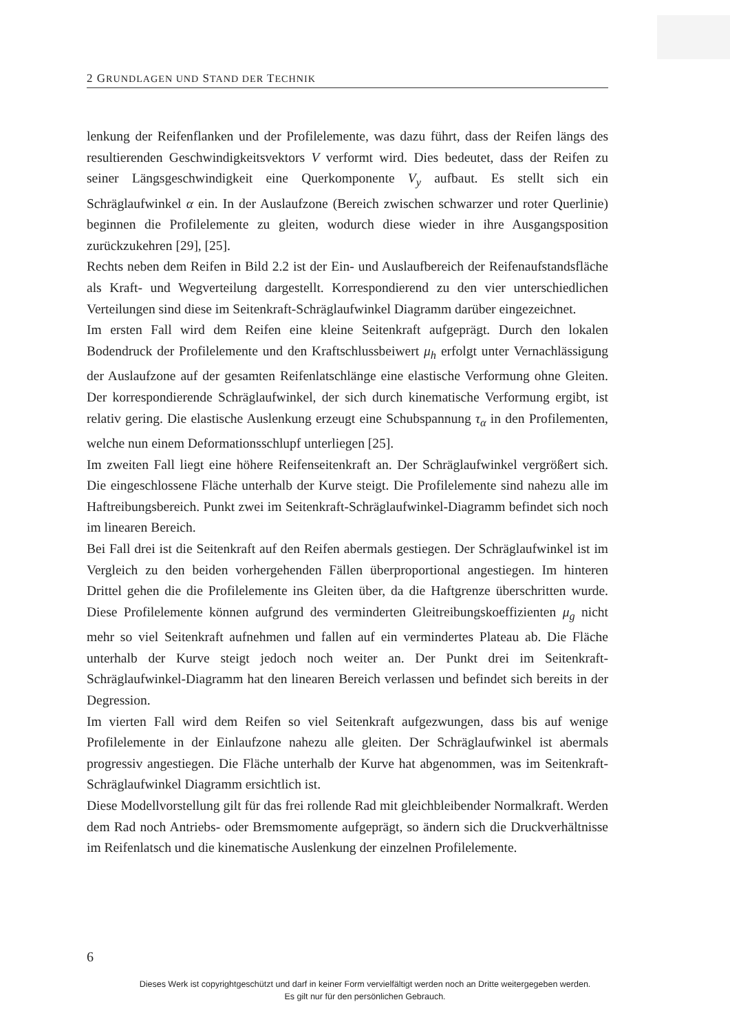2 GRUNDLAGEN UND STAND DER TECHNIK
lenkung der Reifenflanken und der Profilelemente, was dazu führt, dass der Reifen längs des resultierenden Geschwindigkeitsvektors V verformt wird. Dies bedeutet, dass der Reifen zu seiner Längsgeschwindigkeit eine Querkomponente V<sub>y</sub> aufbaut. Es stellt sich ein Schräglaufwinkel α ein. In der Auslaufzone (Bereich zwischen schwarzer und roter Querlinie) beginnen die Profilelemente zu gleiten, wodurch diese wieder in ihre Ausgangsposition zurückzukehren [29], [25].
Rechts neben dem Reifen in Bild 2.2 ist der Ein- und Auslaufbereich der Reifenaufstandsfläche als Kraft- und Wegverteilung dargestellt. Korrespondierend zu den vier unterschiedlichen Verteilungen sind diese im Seitenkraft-Schräglaufwinkel Diagramm darüber eingezeichnet.
Im ersten Fall wird dem Reifen eine kleine Seitenkraft aufgeprägt. Durch den lokalen Bodendruck der Profilelemente und den Kraftschlussbeiwert μ<sub>h</sub> erfolgt unter Vernachlässigung der Auslaufzone auf der gesamten Reifenlatschlänge eine elastische Verformung ohne Gleiten. Der korrespondierende Schräglaufwinkel, der sich durch kinematische Verformung ergibt, ist relativ gering. Die elastische Auslenkung erzeugt eine Schubspannung τ<sub>α</sub> in den Profilementen, welche nun einem Deformationsschlupf unterliegen [25].
Im zweiten Fall liegt eine höhere Reifenseitenkraft an. Der Schräglaufwinkel vergrößert sich. Die eingeschlossene Fläche unterhalb der Kurve steigt. Die Profilelemente sind nahezu alle im Haftreibungsbereich. Punkt zwei im Seitenkraft-Schräglaufwinkel-Diagramm befindet sich noch im linearen Bereich.
Bei Fall drei ist die Seitenkraft auf den Reifen abermals gestiegen. Der Schräglaufwinkel ist im Vergleich zu den beiden vorhergehenden Fällen überproportional angestiegen. Im hinteren Drittel gehen die die Profilelemente ins Gleiten über, da die Haftgrenze überschritten wurde. Diese Profilelemente können aufgrund des verminderten Gleitreibungskoeffizienten μ<sub>g</sub> nicht mehr so viel Seitenkraft aufnehmen und fallen auf ein vermindertes Plateau ab. Die Fläche unterhalb der Kurve steigt jedoch noch weiter an. Der Punkt drei im Seitenkraft-Schräglaufwinkel-Diagramm hat den linearen Bereich verlassen und befindet sich bereits in der Degression.
Im vierten Fall wird dem Reifen so viel Seitenkraft aufgezwungen, dass bis auf wenige Profilelemente in der Einlaufzone nahezu alle gleiten. Der Schräglaufwinkel ist abermals progressiv angestiegen. Die Fläche unterhalb der Kurve hat abgenommen, was im Seitenkraft-Schräglaufwinkel Diagramm ersichtlich ist.
Diese Modellvorstellung gilt für das frei rollende Rad mit gleichbleibender Normalkraft. Werden dem Rad noch Antriebs- oder Bremsmomente aufgeprägt, so ändern sich die Druckverhältnisse im Reifenlatsch und die kinematische Auslenkung der einzelnen Profilelemente.
6
Dieses Werk ist copyrightgeschützt und darf in keiner Form vervielfältigt werden noch an Dritte weitergegeben werden.
Es gilt nur für den persönlichen Gebrauch.